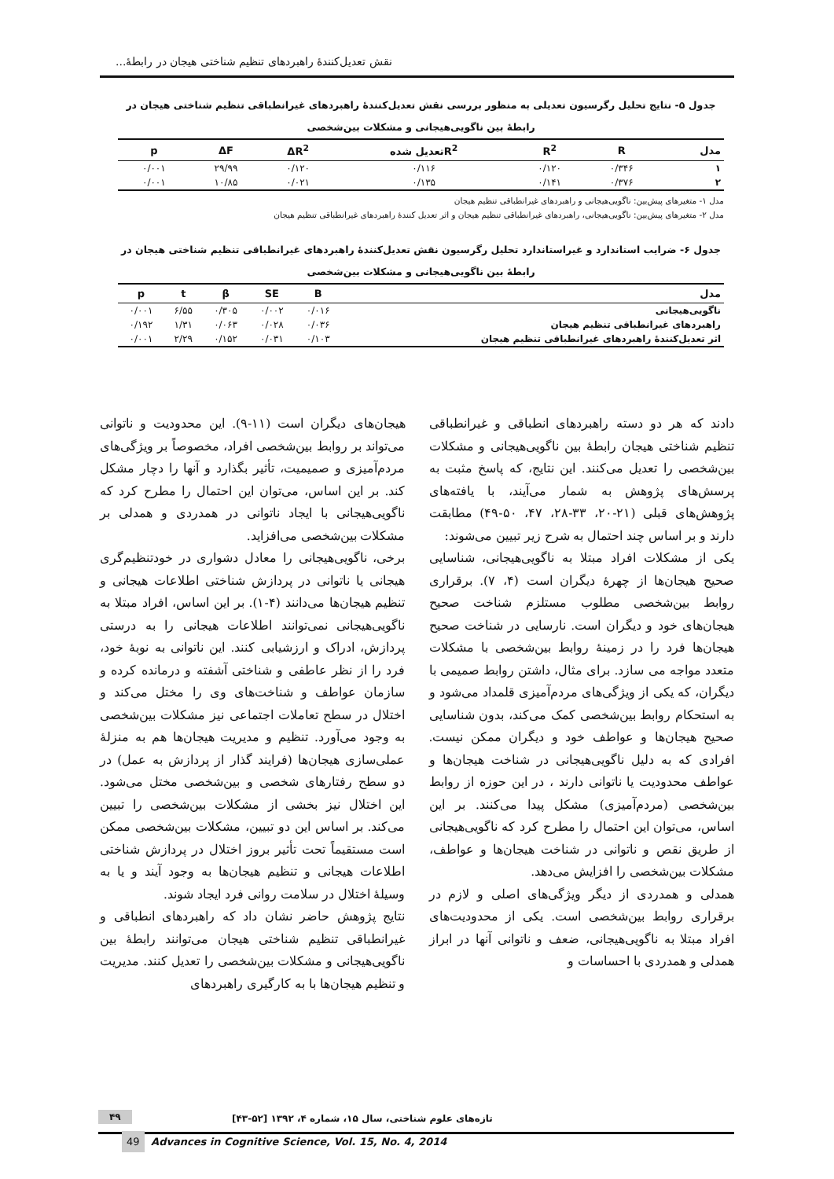نقش تعدیل‌کنندهٔ راهبردهای تنظیم شناختی هیجان در رابطهٔ...
جدول ۵- نتایج تحلیل رگرسیون تعدیلی به منظور بررسی نقش تعدیل‌کنندهٔ راهبردهای غیرانطباقی تنظیم شناختی هیجان در رابطهٔ بین ناگویی‌هیجانی و مشکلات بین‌شخصی
| مدل | R | R<sup>2</sup> | R<sup>2</sup>تعدیل شده | ΔR<sup>2</sup> | ΔF | p |
| --- | --- | --- | --- | --- | --- | --- |
| ۱ | ۰/۳۴۶ | ۰/۱۲۰ | ۰/۱۱۶ | ۰/۱۲۰ | ۲۹/۹۹ | ۰/۰۰۱ |
| ۲ | ۰/۳۷۶ | ۰/۱۴۱ | ۰/۱۳۵ | ۰/۰۲۱ | ۱۰/۸۵ | ۰/۰۰۱ |
مدل ۱- متغیرهای پیش‌بین: ناگویی‌هیجانی و راهبردهای غیرانطباقی تنظیم هیجان
مدل ۲- متغیرهای پیش‌بین: ناگویی‌هیجانی، راهبردهای غیرانطباقی تنظیم هیجان و اثر تعدیل کنندهٔ راهبردهای غیرانطباقی تنظیم هیجان
جدول ۶- ضرایب استاندارد و غیراستاندارد تحلیل رگرسیون نقش تعدیل‌کنندهٔ راهبردهای غیرانطباقی تنظیم شناختی هیجان در رابطهٔ بین ناگویی‌هیجانی و مشکلات بین‌شخصی
| مدل | B | SE | β | t | p |
| --- | --- | --- | --- | --- | --- |
| ناگویی‌هیجانی | ۰/۰۱۶ | ۰/۰۰۲ | ۰/۳۰۵ | ۶/۵۵ | ۰/۰۰۱ |
| راهبردهای غیرانطباقی تنظیم هیجان | ۰/۰۳۶ | ۰/۰۲۸ | ۰/۰۶۳ | ۱/۳۱ | ۰/۱۹۲ |
| اثر تعدیل‌کنندهٔ راهبردهای غیرانطباقی تنظیم هیجان | ۰/۱۰۳ | ۰/۰۳۱ | ۰/۱۵۲ | ۲/۲۹ | ۰/۰۰۱ |
دادند که هر دو دسته راهبردهای انطباقی و غیرانطباقی تنظیم شناختی هیجان رابطهٔ بین ناگویی‌هیجانی و مشکلات بین‌شخصی را تعدیل می‌کنند. این نتایج، که پاسخ مثبت به پرسش‌های پژوهش به شمار می‌آیند، با یافته‌های پژوهش‌های قبلی (۲۱-۲۰، ۳۳-۲۸، ۴۷، ۵۰-۴۹) مطابقت دارند و بر اساس چند احتمال به شرح زیر تبیین می‌شوند:
یکی از مشکلات افراد مبتلا به ناگویی‌هیجانی، شناسایی صحیح هیجان‌ها از چهرهٔ دیگران است (۴، ۷). برقراری روابط بین‌شخصی مطلوب مستلزم شناخت صحیح هیجان‌های خود و دیگران است. نارسایی در شناخت صحیح هیجان‌ها فرد را در زمینهٔ روابط بین‌شخصی با مشکلات متعدد مواجه می سازد. برای مثال، داشتن روابط صمیمی با دیگران، که یکی از ویژگی‌های مردم‌آمیزی قلمداد می‌شود و به استحکام روابط بین‌شخصی کمک می‌کند، بدون شناسایی صحیح هیجان‌ها و عواطف خود و دیگران ممکن نیست. افرادی که به دلیل ناگویی‌هیجانی در شناخت هیجان‌ها و عواطف محدودیت یا ناتوانی دارند ، در این حوزه از روابط بین‌شخصی (مردم‌آمیزی) مشکل پیدا می‌کنند. بر این اساس، می‌توان این احتمال را مطرح کرد که ناگویی‌هیجانی از طریق نقص و ناتوانی در شناخت هیجان‌ها و عواطف، مشکلات بین‌شخصی را افزایش می‌دهد.
همدلی و همدردی از دیگر ویژگی‌های اصلی و لازم در برقراری روابط بین‌شخصی است. یکی از محدودیت‌های افراد مبتلا به ناگویی‌هیجانی، ضعف و ناتوانی آنها در ابراز همدلی و همدردی با احساسات و
هیجان‌های دیگران است (۱۱-۹). این محدودیت و ناتوانی می‌تواند بر روابط بین‌شخصی افراد، مخصوصاً بر ویژگی‌های مردم‌آمیزی و صمیمیت، تأثیر بگذارد و آنها را دچار مشکل کند. بر این اساس، می‌توان این احتمال را مطرح کرد که ناگویی‌هیجانی با ایجاد ناتوانی در همدردی و همدلی بر مشکلات بین‌شخصی می‌افزاید.
برخی، ناگویی‌هیجانی را معادل دشواری در خودتنظیم‌گری هیجانی یا ناتوانی در پردازش شناختی اطلاعات هیجانی و تنظیم هیجان‌ها می‌دانند (۴-۱). بر این اساس، افراد مبتلا به ناگویی‌هیجانی نمی‌توانند اطلاعات هیجانی را به درستی پردازش، ادراک و ارزشیابی کنند. این ناتوانی به نوبهٔ خود، فرد را از نظر عاطفی و شناختی آشفته و درمانده کرده و سازمان عواطف و شناخت‌های وی را مختل می‌کند و اختلال در سطح تعاملات اجتماعی نیز مشکلات بین‌شخصی به وجود می‌آورد. تنظیم و مدیریت هیجان‌ها هم به منزلهٔ عملی‌سازی هیجان‌ها (فرایند گذار از پردازش به عمل) در دو سطح رفتارهای شخصی و بین‌شخصی مختل می‌شود. این اختلال نیز بخشی از مشکلات بین‌شخصی را تبیین می‌کند. بر اساس این دو تبیین، مشکلات بین‌شخصی ممکن است مستقیماً تحت تأثیر بروز اختلال در پردازش شناختی اطلاعات هیجانی و تنظیم هیجان‌ها به وجود آیند و یا به وسیلهٔ اختلال در سلامت روانی فرد ایجاد شوند.
نتایج پژوهش حاضر نشان داد که راهبردهای انطباقی و غیرانطباقی تنظیم شناختی هیجان می‌توانند رابطهٔ بین ناگویی‌هیجانی و مشکلات بین‌شخصی را تعدیل کنند. مدیریت و تنظیم هیجان‌ها با به کارگیری راهبردهای
۴۹ تازه‌های علوم شناختی، سال ۱۵، شماره ۴، ۱۳۹۲ [۵۲-۴۳]
49 Advances in Cognitive Science, Vol. 15, No. 4, 2014